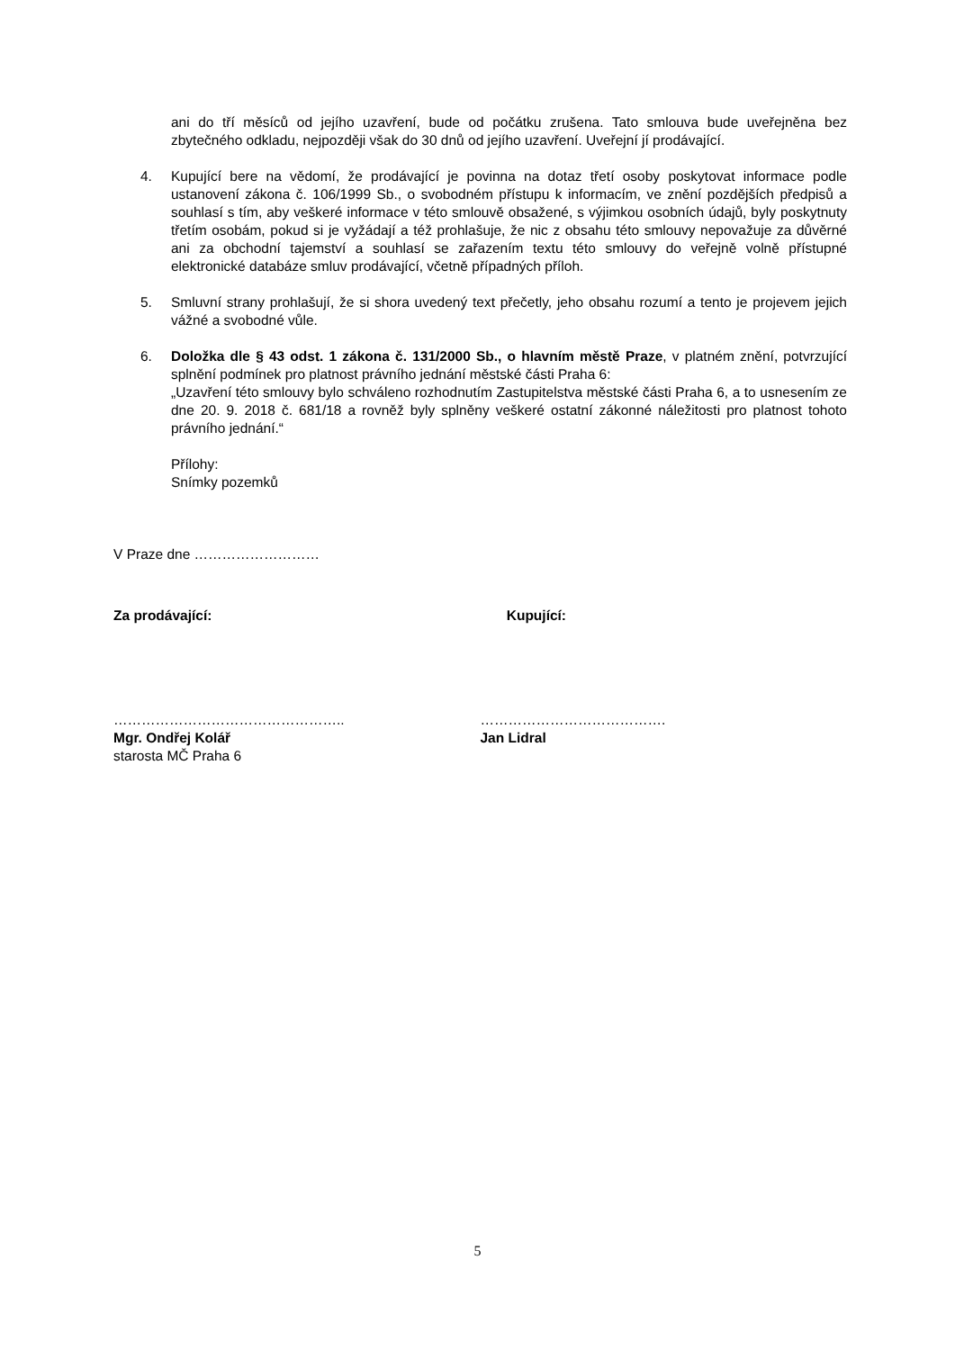ani do tří měsíců od jejího uzavření, bude od počátku zrušena. Tato smlouva bude uveřejněna bez zbytečného odkladu, nejpozději však do 30 dnů od jejího uzavření. Uveřejní jí prodávající.
4. Kupující bere na vědomí, že prodávající je povinna na dotaz třetí osoby poskytovat informace podle ustanovení zákona č. 106/1999 Sb., o svobodném přístupu k informacím, ve znění pozdějších předpisů a souhlasí s tím, aby veškeré informace v této smlouvě obsažené, s výjimkou osobních údajů, byly poskytnuty třetím osobám, pokud si je vyžádají a též prohlašuje, že nic z obsahu této smlouvy nepovažuje za důvěrné ani za obchodní tajemství a souhlasí se zařazením textu této smlouvy do veřejně volně přístupné elektronické databáze smluv prodávající, včetně případných příloh.
5. Smluvní strany prohlašují, že si shora uvedený text přečetly, jeho obsahu rozumí a tento je projevem jejich vážné a svobodné vůle.
6. Doložka dle § 43 odst. 1 zákona č. 131/2000 Sb., o hlavním městě Praze, v platném znění, potvrzující splnění podmínek pro platnost právního jednání městské části Praha 6:
„Uzavření této smlouvy bylo schváleno rozhodnutím Zastupitelstva městské části Praha 6, a to usnesením ze dne 20. 9. 2018 č. 681/18 a rovněž byly splněny veškeré ostatní zákonné náležitosti pro platnost tohoto právního jednání.“
Přílohy:
Snímky pozemků
V Praze dne ………………………
Za prodávající: Kupující:
…………………………………………..
Mgr. Ondřej Kolář
starosta MČ Praha 6
………………………………….
Jan Lidral
5